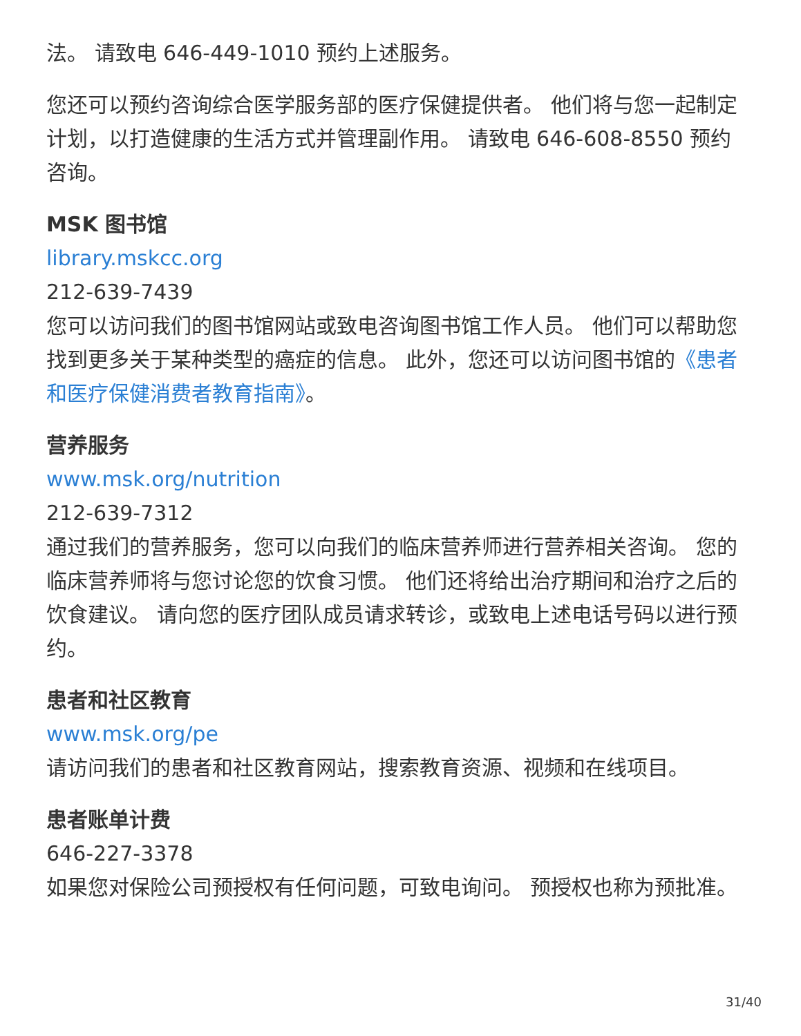法。 请致电 646-449-1010 预约上述服务。
您还可以预约咨询综合医学服务部的医疗保健提供者。 他们将与您一起制定计划，以打造健康的生活方式并管理副作用。 请致电 646-608-8550 预约咨询。
MSK 图书馆
library.mskcc.org
212-639-7439
您可以访问我们的图书馆网站或致电咨询图书馆工作人员。 他们可以帮助您找到更多关于某种类型的癌症的信息。 此外，您还可以访问图书馆的《患者和医疗保健消费者教育指南》。
营养服务
www.msk.org/nutrition
212-639-7312
通过我们的营养服务，您可以向我们的临床营养师进行营养相关咨询。 您的临床营养师将与您讨论您的饮食习惯。 他们还将给出治疗期间和治疗之后的饮食建议。 请向您的医疗团队成员请求转诊，或致电上述电话号码以进行预约。
患者和社区教育
www.msk.org/pe
请访问我们的患者和社区教育网站，搜索教育资源、视频和在线项目。
患者账单计费
646-227-3378
如果您对保险公司预授权有任何问题，可致电询问。 预授权也称为预批准。
31/40